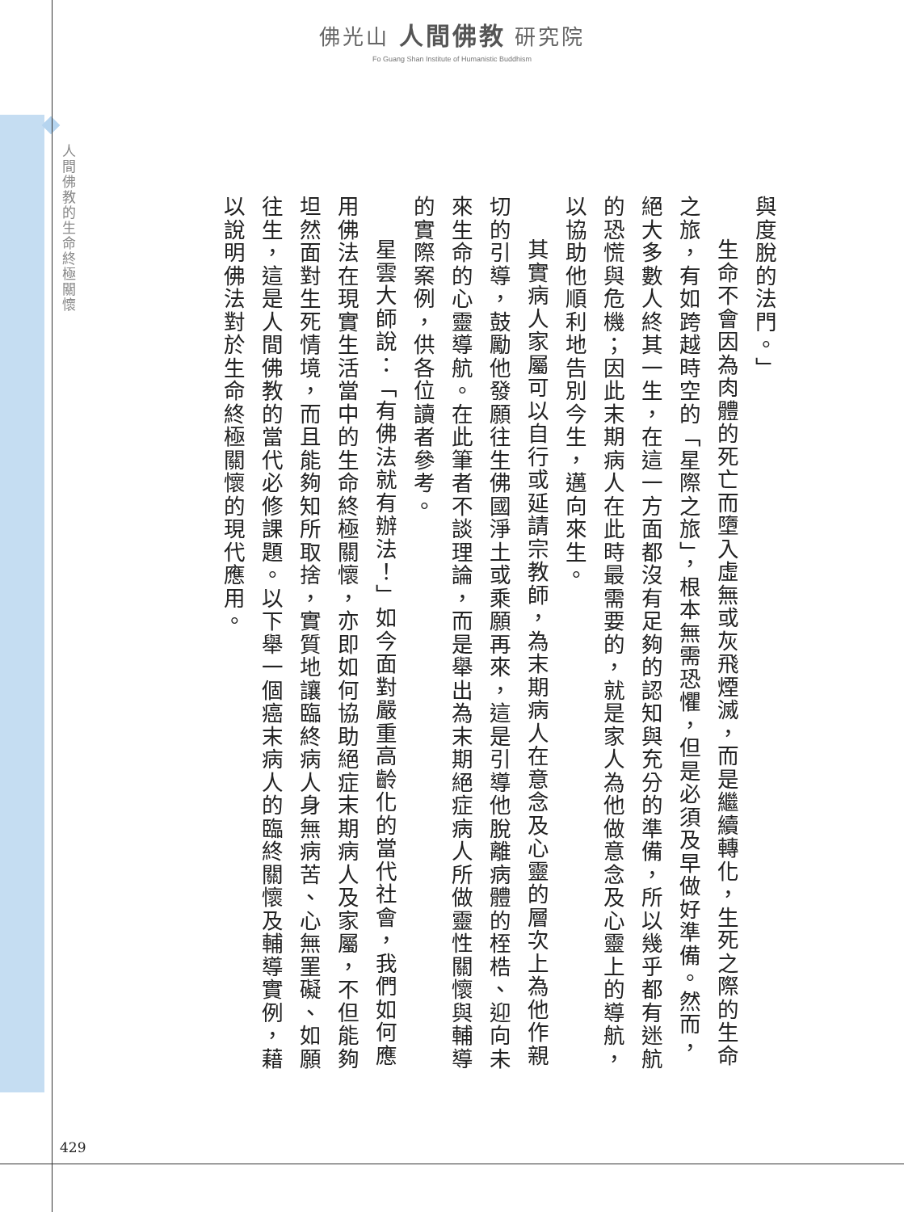佛光山 人間佛教 研究院
Fo Guang Shan Institute of Humanistic Buddhism
人間佛教的生命終極關懷
與度脫的法門。」
生命不會因為肉體的死亡而墮入虛無或灰飛煙滅，而是繼續轉化，生死之際的生命之旅，有如跨越時空的「星際之旅」，根本無需恐懼，但是必須及早做好準備。然而，絕大多數人終其一生，在這一方面都沒有足夠的認知與充分的準備，所以幾乎都有迷航的恐慌與危機；因此末期病人在此時最需要的，就是家人為他做意念及心靈上的導航，以協助他順利地告別今生，邁向來生。
其實病人家屬可以自行或延請宗教師，為末期病人在意念及心靈的層次上為他作親切的引導，鼓勵他發願往生佛國淨土或乘願再來，這是引導他脫離病體的桎梏、迎向未來生命的心靈導航。在此筆者不談理論，而是舉出為末期絕症病人所做靈性關懷與輔導的實際案例，供各位讀者參考。
星雲大師說：「有佛法就有辦法！」如今面對嚴重高齡化的當代社會，我們如何應用佛法在現實生活當中的生命終極關懷，亦即如何協助絕症末期病人及家屬，不但能夠坦然面對生死情境，而且能夠知所取捨，實質地讓臨終病人身無病苦、心無罣礙、如願往生，這是人間佛教的當代必修課題。以下舉一個癌末病人的臨終關懷及輔導實例，藉以說明佛法對於生命終極關懷的現代應用。
429